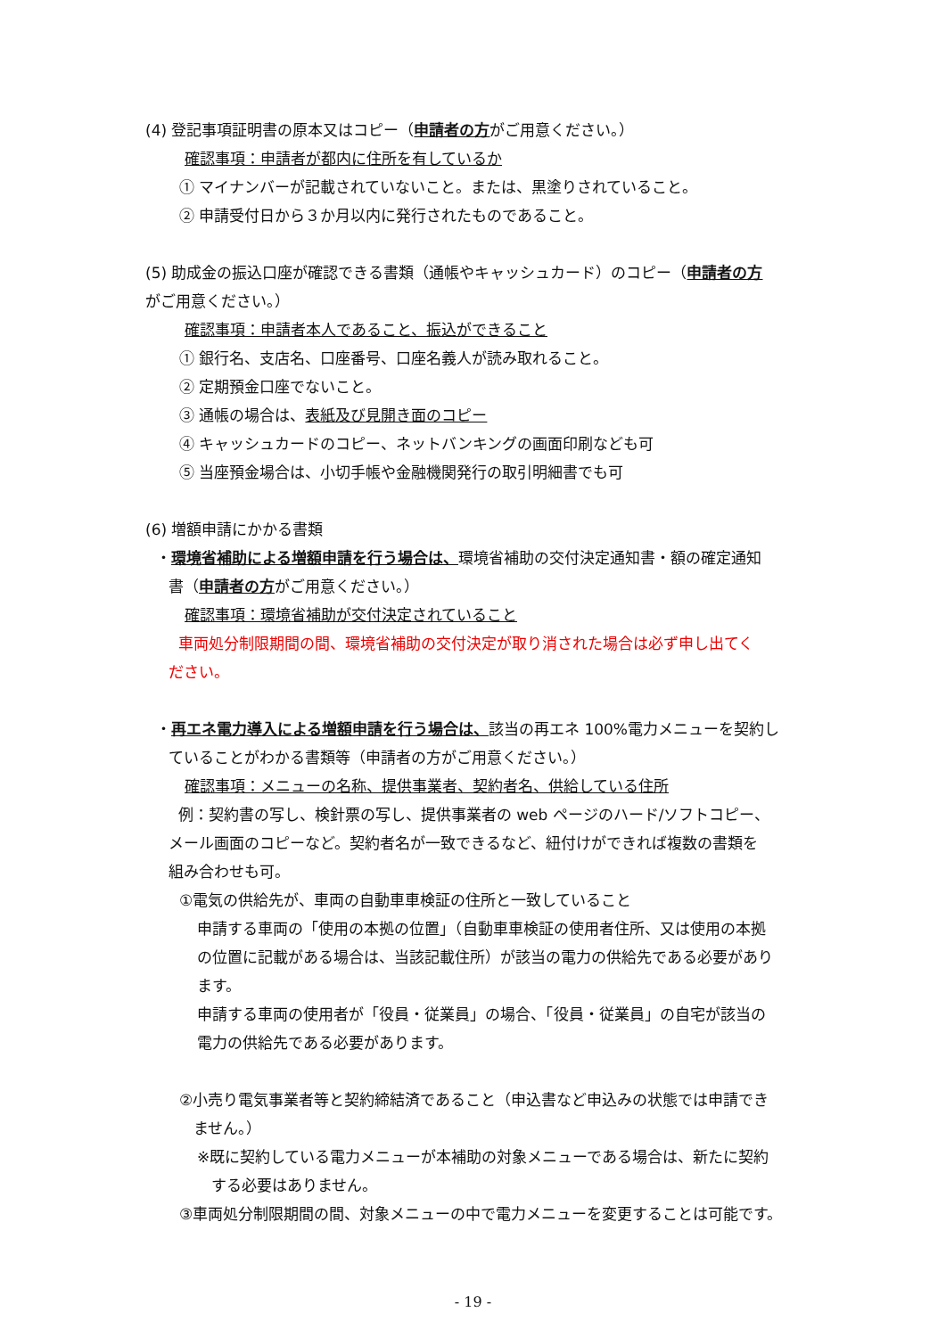(4) 登記事項証明書の原本又はコピー（申請者の方がご用意ください。）
確認事項：申請者が都内に住所を有しているか
① マイナンバーが記載されていないこと。または、黒塗りされていること。
② 申請受付日から３か月以内に発行されたものであること。
(5) 助成金の振込口座が確認できる書類（通帳やキャッシュカード）のコピー（申請者の方
がご用意ください。）
確認事項：申請者本人であること、振込ができること
① 銀行名、支店名、口座番号、口座名義人が読み取れること。
② 定期預金口座でないこと。
③ 通帳の場合は、表紙及び見開き面のコピー
④ キャッシュカードのコピー、ネットバンキングの画面印刷なども可
⑤ 当座預金場合は、小切手帳や金融機関発行の取引明細書でも可
(6) 増額申請にかかる書類
・環境省補助による増額申請を行う場合は、環境省補助の交付決定通知書・額の確定通知
書（申請者の方がご用意ください。）
確認事項：環境省補助が交付決定されていること
車両処分制限期間の間、環境省補助の交付決定が取り消された場合は必ず申し出てく
ださい。
・再エネ電力導入による増額申請を行う場合は、該当の再エネ 100%電力メニューを契約し
ていることがわかる書類等（申請者の方がご用意ください。）
確認事項：メニューの名称、提供事業者、契約者名、供給している住所
例：契約書の写し、検針票の写し、提供事業者の web ページのハード/ソフトコピー、
メール画面のコピーなど。契約者名が一致できるなど、紐付けができれば複数の書類を
組み合わせも可。
①電気の供給先が、車両の自動車車検証の住所と一致していること
申請する車両の「使用の本拠の位置」（自動車車検証の使用者住所、又は使用の本拠
の位置に記載がある場合は、当該記載住所）が該当の電力の供給先である必要があり
ます。
申請する車両の使用者が「役員・従業員」の場合、「役員・従業員」の自宅が該当の
電力の供給先である必要があります。
②小売り電気事業者等と契約締結済であること（申込書など申込みの状態では申請でき
ません。）
※既に契約している電力メニューが本補助の対象メニューである場合は、新たに契約
する必要はありません。
③車両処分制限期間の間、対象メニューの中で電力メニューを変更することは可能です。
- 19 -